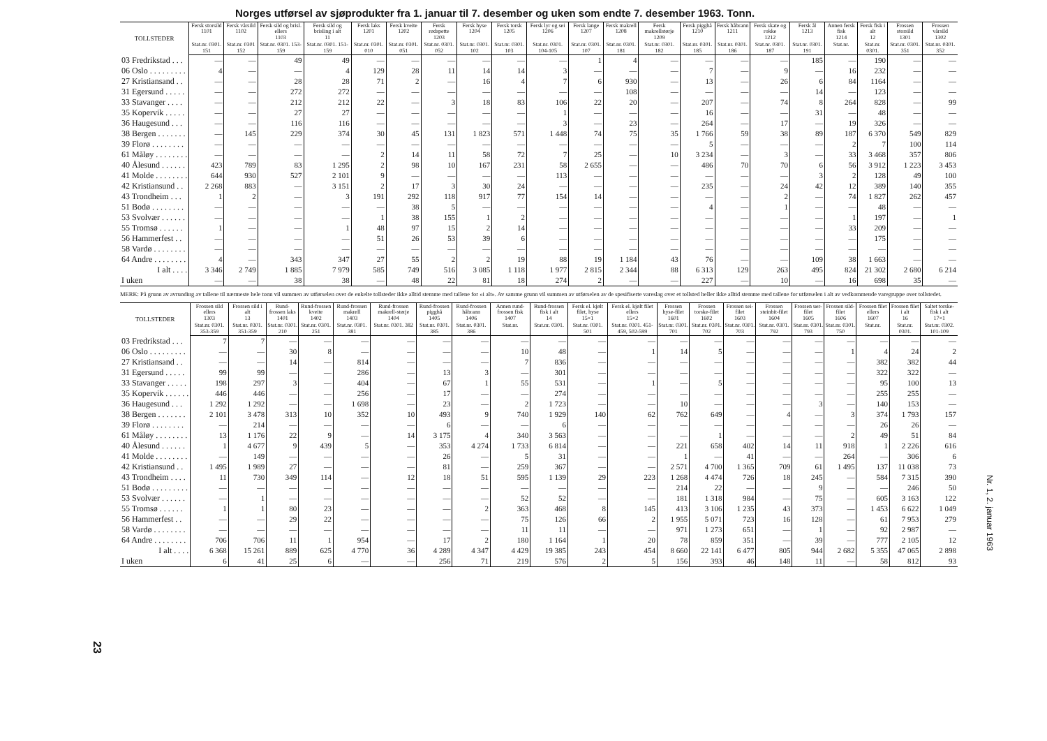Norges utførsel av sjøprodukter fra 1. januar til 7. desember og uken som endte 7. desember 1963. Tonn.
| TOLLSTEDER | Fersk storsild 1101 | Fersk vårsild 1102 | Fersk sild og brisl. ellers 1103 | Fersk sild og brisling i alt 11 | Fersk laks 1201 | Fersk kveite 1202 | Fersk rødspette 1203 | Fersk hyse 1204 | Fersk torsk 1205 | Fersk lyr og sei 1206 | Fersk lange 1207 | Fersk makrell 1208 | Fersk makrellstørje 1209 | Fersk pigghå 1210 | Fersk håbrann 1211 | Fersk skate og rokke 1212 | Fersk ål 1213 | Annen fersk fisk 1214 | Fersk fisk i alt 12 | Frossen storsild 1301 | Frossen vårsild 1302 |
| --- | --- | --- | --- | --- | --- | --- | --- | --- | --- | --- | --- | --- | --- | --- | --- | --- | --- | --- | --- | --- | --- |
| | Stat.nr. 0301. 151 | Stat.nr. 0301 152 | Stat.nr. 0301. 153-159 | Stat.nr. 0301. 151-159 | Stat.nr. 0301. 010 | Stat.nr. 0301. 051 | Stat.nr. 0301. 052 | Stat.nr. 0301. 102 | Stat.nr. 0301. 103 | Stat.nr. 0301. 104-105 | Stat.nr. 0301. 107 | Stat.nr. 0301. 181 | Stat.nr. 0301. 182 | Stat.nr. 0301. 185 | Stat.nr. 0301. 186 | Stat.nr. 0301. 187 | Stat.nr. 0301. 191 | Stat.nr. | Stat.nr. 0301. | Stat.nr. 0301. 351 | Stat.nr. 0301. 352 |
| 03 Fredrikstad . . . | — | — | 49 | 49 | — | — | — | — | — | — | 1 | 4 | — | — | — | — | 185 | — | 190 | — | — |
| 06 Oslo . . . . . . . . . | 4 | — | — | 4 | 129 | 28 | 11 | 14 | 14 | 3 | — | — | — | 7 | — | 9 | — | 16 | 232 | — | — |
| 27 Kristiansand . . | — | — | 28 | 28 | 71 | 2 | — | 16 | 4 | 7 | 6 | 930 | — | 13 | — | 26 | 6 | 84 | 1164 | — | — |
| 31 Egersund . . . . . | — | — | 272 | 272 | — | — | — | — | — | — | — | 108 | — | — | — | — | 14 | — | 123 | — | — |
| 33 Stavanger . . . . | — | — | 212 | 212 | 22 | — | 3 | 18 | 83 | 106 | 22 | 20 | — | 207 | — | 74 | 8 | 264 | 828 | — | 99 |
| 35 Kopervik . . . . . | — | — | 27 | 27 | — | — | — | — | — | 1 | — | — | — | 16 | — | — | 31 | — | 48 | — | — |
| 36 Haugesund . . . | — | — | 116 | 116 | — | — | — | — | — | 3 | — | 23 | — | 264 | — | 17 | — | 19 | 326 | — | — |
| 38 Bergen . . . . . . . | — | 145 | 229 | 374 | 30 | 45 | 131 | 1 823 | 571 | 1 448 | 74 | 75 | 35 | 1 766 | 59 | 38 | 89 | 187 | 6 370 | 549 | 829 |
| 39 Florø . . . . . . . . | — | — | — | — | — | — | — | — | — | — | — | — | — | 5 | — | — | — | 2 | 7 | 100 | 114 |
| 61 Måløy . . . . . . . . | — | — | — | — | 2 | 14 | 11 | 58 | 72 | 7 | 25 | — | 10 | 3 234 | — | 3 | — | 33 | 3 468 | 357 | 806 |
| 40 Ålesund . . . . . . | 423 | 789 | 83 | 1 295 | 2 | 98 | 10 | 167 | 231 | 58 | 2 655 | — | — | 486 | 70 | 70 | 6 | 56 | 3 912 | 1 223 | 3 453 |
| 41 Molde . . . . . . . . | 644 | 930 | 527 | 2 101 | 9 | — | — | — | — | 113 | — | — | — | — | — | — | 3 | 2 | 128 | 49 | 100 |
| 42 Kristiansund . . | 2 268 | 883 | — | 3 151 | 2 | 17 | 3 | 30 | 24 | — | — | — | — | 235 | — | 24 | 42 | 12 | 389 | 140 | 355 |
| 43 Trondheim . . . | 1 | 2 | — | 3 | 191 | 292 | 118 | 917 | 77 | 154 | 14 | — | — | — | — | 2 | — | 74 | 1 827 | 262 | 457 |
| 51 Bodø . . . . . . . . | — | — | — | — | — | 38 | 5 | — | — | — | — | — | — | 4 | — | 1 | — | — | 48 | — | — |
| 53 Svolvær . . . . . . | — | — | — | — | 1 | 38 | 155 | 1 | 2 | — | — | — | — | — | — | — | — | 1 | 197 | — | 1 |
| 55 Tromsø . . . . . . | 1 | — | — | 1 | 48 | 97 | 15 | 2 | 14 | — | — | — | — | — | — | — | — | 33 | 209 | — | — |
| 56 Hammerfest . . | — | — | — | — | 51 | 26 | 53 | 39 | 6 | — | — | — | — | — | — | — | — | — | 175 | — | — |
| 58 Vardø . . . . . . . . | — | — | — | — | — | — | — | — | — | — | — | — | — | — | — | — | — | — | — | — | — |
| 64 Andre . . . . . . . . | 4 | — | 343 | 347 | 27 | 55 | 2 | 2 | 19 | 88 | 19 | 1 184 | 43 | 76 | — | — | 109 | 38 | 1 663 | — | — |
| I alt . . . . | 3 346 | 2 749 | 1 885 | 7 979 | 585 | 749 | 516 | 3 085 | 1 118 | 1 977 | 2 815 | 2 344 | 88 | 6 313 | 129 | 263 | 495 | 824 | 21 302 | 2 680 | 6 214 |
| I uken | — | — | 38 | 38 | — | 48 | 22 | 81 | 18 | 274 | 2 | — | — | 227 | — | 10 | — | 16 | 698 | 35 | — |
MERK: På grunn av avrunding av tallene til nærmeste hele tonn vil summen av utførselen over de enkelte tollsteder ikke alltid stemme med tallene for «i alt». Av samme grunn vil summen av utførselen av de spesifiserte vareslag over et tollsted heller ikke alltid stemme med tallene for utførselen i alt av vedkommende varegruppe over tollstedet.
| TOLLSTEDER | Frossen sild ellers 1303 | Frossen sild i alt 13 | Rund-frossen laks 1401 | Rund-frossen kveite 1402 | Rund-frossen makrell 1403 | Rund-frossen makrell-størje 1404 | Rund-frossen pigghå 1405 | Rund-frossen håbrann 1406 | Annen rund-frossen fisk 1407 | Rund-frossen fisk i alt 14 | Fersk el. kjølt filet, hyse 15×1 | Fersk el. kjølt filet ellers 15×2 | Frossen hyse-filet 1601 | Frossen torske-filet 1602 | Frossen sei-filet 1603 | Frossen steinbit-filet 1604 | Frossen uer-filet 1605 | Frossen sild-filet 1606 | Frossen filet ellers 1607 | Frossen filet i alt 16 | Saltet torske-fisk i alt 17×1 |
| --- | --- | --- | --- | --- | --- | --- | --- | --- | --- | --- | --- | --- | --- | --- | --- | --- | --- | --- | --- | --- | --- |
| | Stat.nr. 0301. 353-359 | Stat.nr. 0301. 351-359 | Stat.nr. 0301. 210 | Stat.nr. 0301. 251 | Stat.nr. 0301. 381 | Stat.nr. 0301. 382 | Stat.nr. 0301. 385 | Stat.nr. 0301. 386 | Stat.nr. | Stat.nr. 0301. | Stat.nr. 0301. 501 | Stat.nr. 0301. 451-459, 502-599 | Stat.nr. 0301. 701 | Stat.nr. 0301. 702 | Stat.nr. 0301. 703 | Stat.nr. 0301. 792 | Stat.nr. 0301. 793 | Stat.nr. 0301. 750 | Stat.nr. | Stat.nr. 0301. | Stat.nr. 0302. 101-109 |
| 03 Fredrikstad . . . | 7 | 7 | — | — | — | — | — | — | — | — | — | — | — | — | — | — | — | — | — | — | — |
| 06 Oslo . . . . . . . . . | — | — | 30 | 8 | — | — | — | — | 10 | 48 | — | 1 | 14 | 5 | — | — | — | 1 | 4 | 24 | 2 |
| 27 Kristiansand . . | — | — | 14 | — | 814 | — | — | — | 7 | 836 | — | — | — | — | — | — | — | — | 382 | 382 | 44 |
| 31 Egersund . . . . . | 99 | 99 | — | — | 286 | — | 13 | 3 | — | 301 | — | — | — | — | — | — | — | — | 322 | 322 | — |
| 33 Stavanger . . . . . | 198 | 297 | 3 | — | 404 | — | 67 | 1 | 55 | 531 | — | 1 | — | 5 | — | — | — | — | 95 | 100 | 13 |
| 35 Kopervik . . . . . . | 446 | 446 | — | — | 256 | — | 17 | — | — | 274 | — | — | — | — | — | — | — | — | 255 | 255 | — |
| 36 Haugesund . . . | 1 292 | 1 292 | — | — | 1 698 | — | 23 | — | 2 | 1 723 | — | — | 10 | — | — | — | 3 | — | 140 | 153 | — |
| 38 Bergen . . . . . . . | 2 101 | 3 478 | 313 | 10 | 352 | 10 | 493 | 9 | 740 | 1 929 | 140 | 62 | 762 | 649 | — | 4 | — | 3 | 374 | 1 793 | 157 |
| 39 Florø . . . . . . . . | — | 214 | — | — | — | — | 6 | — | — | 6 | — | — | — | — | — | — | — | — | 26 | 26 | — |
| 61 Måløy . . . . . . . . | 13 | 1 176 | 22 | 9 | — | 14 | 3 175 | 4 | 340 | 3 563 | — | — | — | 1 | — | — | — | 2 | 49 | 51 | 84 |
| 40 Ålesund . . . . . . | 1 | 4 677 | 9 | 439 | 5 | — | 353 | 4 274 | 1 733 | 6 814 | — | — | 221 | 658 | 402 | 14 | 11 | 918 | 1 | 2 226 | 616 |
| 41 Molde . . . . . . . . | — | 149 | — | — | — | — | 26 | — | 5 | 31 | — | — | 1 | — | 41 | — | — | 264 | — | 306 | 6 |
| 42 Kristiansund . . | 1 495 | 1 989 | 27 | — | — | — | 81 | — | 259 | 367 | — | — | 2 571 | 4 700 | 1 365 | 709 | 61 | 1 495 | 137 | 11 038 | 73 |
| 43 Trondheim . . . . | 11 | 730 | 349 | 114 | — | 12 | 18 | 51 | 595 | 1 139 | 29 | 223 | 1 268 | 4 474 | 726 | 18 | 245 | — | 584 | 7 315 | 390 |
| 51 Bodø . . . . . . . . . | — | — | — | — | — | — | — | — | — | — | — | — | 214 | 22 | — | — | 9 | — | — | 246 | 50 |
| 53 Svolvær . . . . . . | — | 1 | — | — | — | — | — | — | 52 | 52 | — | — | 181 | 1 318 | 984 | — | 75 | — | 605 | 3 163 | 122 |
| 55 Tromsø . . . . . . | 1 | 1 | 80 | 23 | — | — | — | 2 | 363 | 468 | 8 | 145 | 413 | 3 106 | 1 235 | 43 | 373 | — | 1 453 | 6 622 | 1 049 |
| 56 Hammerfest . . | — | — | 29 | 22 | — | — | — | — | 75 | 126 | 66 | 2 | 1 955 | 5 071 | 723 | 16 | 128 | — | 61 | 7 953 | 279 |
| 58 Vardø . . . . . . . . | — | — | — | — | — | — | — | — | 11 | 11 | — | — | 971 | 1 273 | 651 | — | 1 | — | 92 | 2 987 | — |
| 64 Andre . . . . . . . . | 706 | 706 | 11 | 1 | 954 | — | 17 | 2 | 180 | 1 164 | 1 | 20 | 78 | 859 | 351 | — | 39 | — | 777 | 2 105 | 12 |
| I alt . . . . | 6 368 | 15 261 | 889 | 625 | 4 770 | 36 | 4 289 | 4 347 | 4 429 | 19 385 | 243 | 454 | 8 660 | 22 141 | 6 477 | 805 | 944 | 2 682 | 5 355 | 47 065 | 2 898 |
| I uken | 6 | 41 | 25 | 6 | — | — | 256 | 71 | 219 | 576 | 2 | 5 | 156 | 393 | 46 | 148 | 11 | — | 58 | 812 | 93 |
23
Nr. 1, 2. januar 1963